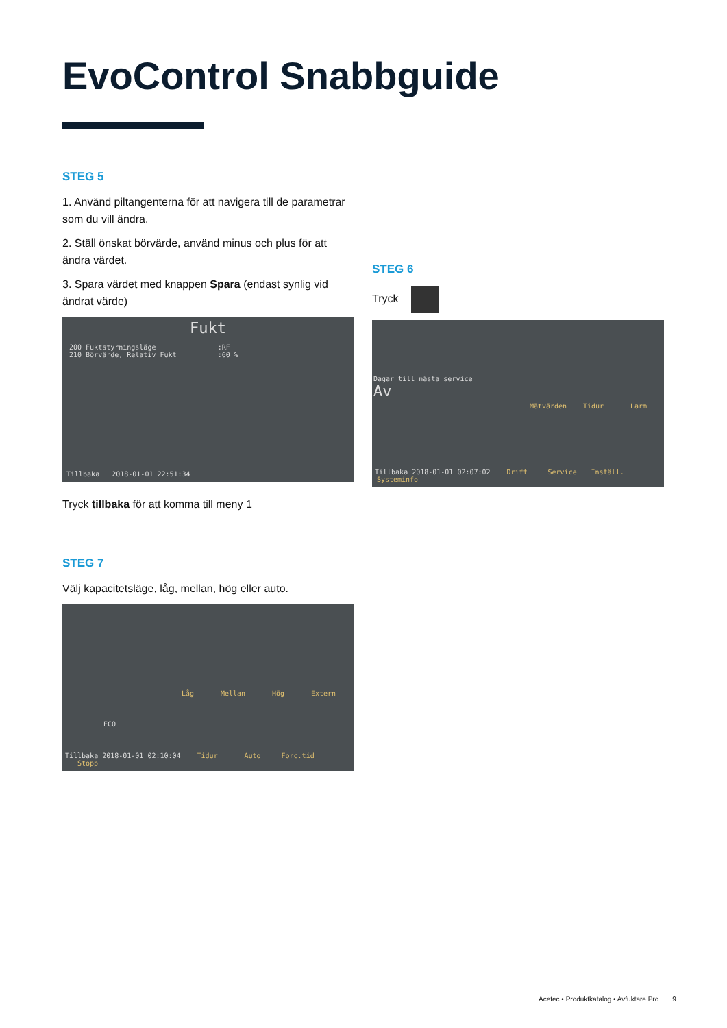EvoControl Snabbguide
STEG 5
1. Använd piltangenterna för att navigera till de parametrar som du vill ändra.
2. Ställ önskat börvärde, använd minus och plus för att ändra värdet.
3. Spara värdet med knappen Spara (endast synlig vid ändrat värde)
Fukt
200 Fuktstyrningsläge :RF
210 Börvärde, Relativ Fukt :60 %
Tillbaka 2018-01-01 22:51:34
Tryck tillbaka för att komma till meny 1
STEG 6
Tryck
Dagar till nästa service
Av
Mätvärden Tidur Larm
Tillbaka 2018-01-01 02:07:02 Drift Service Inställ. Systeminfo
STEG 7
Välj kapacitetsläge, låg, mellan, hög eller auto.
ECO
Låg Mellan Hög Extern
Tillbaka 2018-01-01 02:10:04 Tidur Auto Forc.tid Stopp
Acetec • Produktkatalog • Avfuktare Pro 9